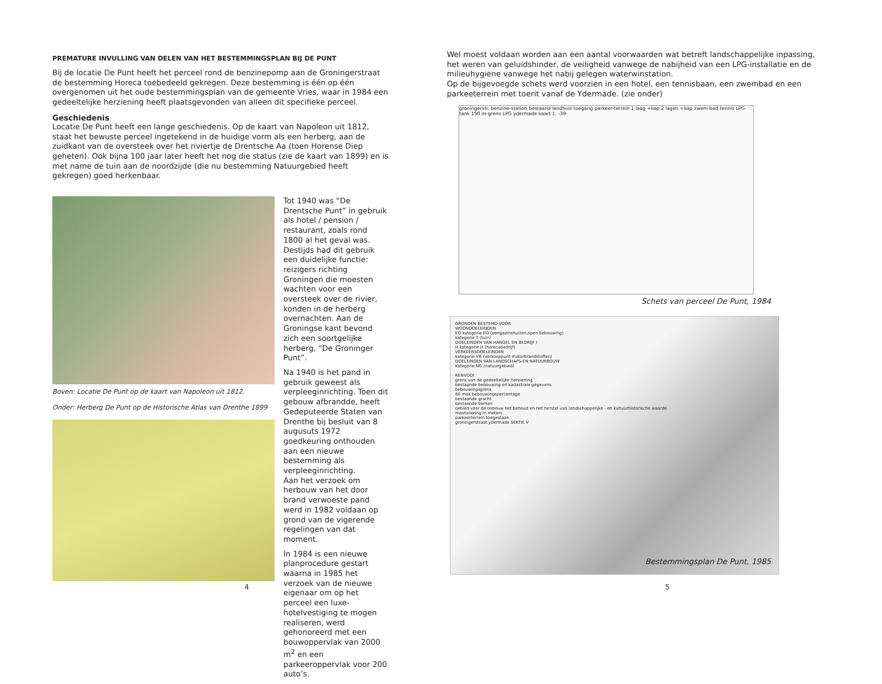PREMATURE INVULLING VAN DELEN VAN HET BESTEMMINGSPLAN BIJ DE PUNT
Bij de locatie De Punt heeft het perceel rond de benzinepomp aan de Groningerstraat de bestemming Horeca toebedeeld gekregen. Deze bestemming is één op één overgenomen uit het oude bestemmingsplan van de gemeente Vries, waar in 1984 een gedeeltelijke herziening heeft plaatsgevonden van alleen dit specifieke perceel.
Geschiedenis
Locatie De Punt heeft een lange geschiedenis. Op de kaart van Napoleon uit 1812, staat het bewuste perceel ingetekend in de huidige vorm als een herberg, aan de zuidkant van de oversteek over het riviertje de Drentsche Aa (toen Horense Diep geheten). Ook bijna 100 jaar later heeft het nog die status (zie de kaart van 1899) en is met name de tuin aan de noordzijde (die nu bestemming Natuurgebied heeft gekregen) goed herkenbaar.
Boven: Locatie De Punt op de kaart van Napoleon uit 1812.
Onder: Herberg De Punt op de Historische Atlas van Drenthe 1899
Tot 1940 was “De Drentsche Punt” in gebruik als hotel / pension / restaurant, zoals rond 1800 al het geval was. Destijds had dit gebruik een duidelijke functie: reizigers richting Groningen die moesten wachten voor een oversteek over de rivier, konden in de herberg overnachten. Aan de Groningse kant bevond zich een soortgelijke herberg, “De Groninger Punt”.
Na 1940 is het pand in gebruik geweest als verpleeginrichting. Toen dit gebouw afbrandde, heeft Gedeputeerde Staten van Drenthe bij besluit van 8 augusuts 1972 goedkeuring onthouden aan een nieuwe bestemming als verpleeginrichting.
Aan het verzoek om herbouw van het door brand verwoeste pand werd in 1982 voldaan op grond van de vigerende regelingen van dat moment.
In 1984 is een nieuwe planprocedure gestart waarna in 1985 het verzoek van de nieuwe eigenaar om op het perceel een luxe-hotelvestiging te mogen realiseren, werd gehonoreerd met een bouwoppervlak van 2000 m<sup>2</sup> en een parkeeroppervlak voor 200 auto’s.
4
Wel moest voldaan worden aan een aantal voorwaarden wat betreft landschappelijke inpassing, het weren van geluidshinder, de veiligheid vanwege de nabijheid van een LPG-installatie en de milieuhygiene vanwege het nabij gelegen waterwinstation.
Op de bijgevoegde schets werd voorzien in een hotel, een tennisbaan, een zwembad en een parkeeterrein met toerit vanaf de Ydermade. (zie onder)
groningerstr. benzine-station bestaand landhuis toegang parkeer-terrein 1 laag +kap 2 lagen +kap zwem-bad tennis LPG-tank 150 m-grens LPG ydermade kaart 1. -39-
Schets van perceel De Punt, 1984
GRONDEN BESTEMD VOOR
WOONDOELEINDEN
EO kategorie EO (eengezinshuizen,open bebouwing)
kategorie T (tuin)
DOELEINDEN VAN HANDEL EN BEDRIJF I
H kategorie H (horecabedrijf)
VERKEERSDOELEINDEN
kategorie VB (verkooppunt motorbrandstoffen)
DOELEINDEN VAN LANDSCHAPS-EN NATUURBOUW
kategorie NG (natuurgebied)
RENVOOI
grens van de gedeeltelijke herziening
bestaande bebouwing en kadastrale gegevens
bebouwingsgrens
80 max bebouwingspercentage
bestaande gracht
bestaande bomen
oebied voor de oobouw het behoud en het herstel van landschappelijke - en kultuurhistorische waarde
maatvoering in meters
parkeerterrein toegestaan
groningerstraat ydermade SEKTIE V
Bestemmingsplan De Punt, 1985
5